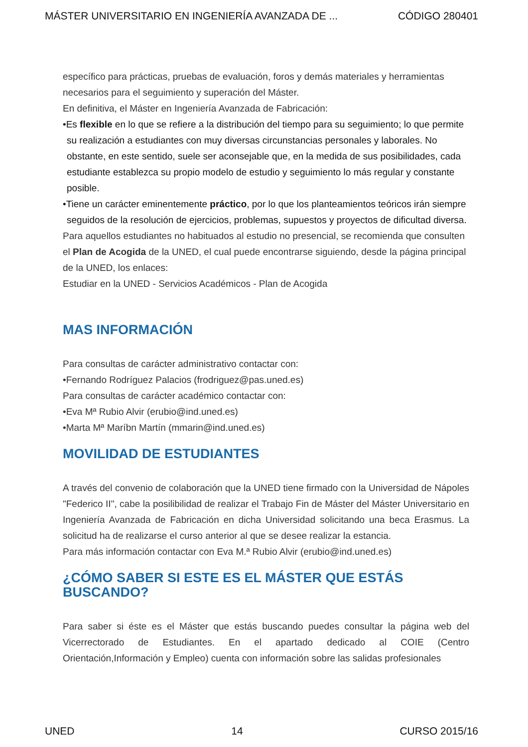MÁSTER UNIVERSITARIO EN INGENIERÍA AVANZADA DE ... CÓDIGO 280401
específico para prácticas, pruebas de evaluación, foros y demás materiales y herramientas necesarios para el seguimiento y superación del Máster.
En definitiva, el Máster en Ingeniería Avanzada de Fabricación:
•Es flexible en lo que se refiere a la distribución del tiempo para su seguimiento; lo que permite su realización a estudiantes con muy diversas circunstancias personales y laborales. No obstante, en este sentido, suele ser aconsejable que, en la medida de sus posibilidades, cada estudiante establezca su propio modelo de estudio y seguimiento lo más regular y constante posible.
•Tiene un carácter eminentemente práctico, por lo que los planteamientos teóricos irán siempre seguidos de la resolución de ejercicios, problemas, supuestos y proyectos de dificultad diversa.
Para aquellos estudiantes no habituados al estudio no presencial, se recomienda que consulten el Plan de Acogida de la UNED, el cual puede encontrarse siguiendo, desde la página principal de la UNED, los enlaces:
Estudiar en la UNED - Servicios Académicos - Plan de Acogida
MAS INFORMACIÓN
Para consultas de carácter administrativo contactar con:
•Fernando Rodríguez Palacios (frodriguez@pas.uned.es)
Para consultas de carácter académico contactar con:
•Eva Mª Rubio Alvir (erubio@ind.uned.es)
•Marta Mª Maríbn Martín (mmarin@ind.uned.es)
MOVILIDAD DE ESTUDIANTES
A través del convenio de colaboración que la UNED tiene firmado con la Universidad de Nápoles "Federico II", cabe la posilibilidad de realizar el Trabajo Fin de Máster del Máster Universitario en Ingeniería Avanzada de Fabricación en dicha Universidad solicitando una beca Erasmus. La solicitud ha de realizarse el curso anterior al que se desee realizar la estancia.
Para más información contactar con Eva M.ª Rubio Alvir (erubio@ind.uned.es)
¿CÓMO SABER SI ESTE ES EL MÁSTER QUE ESTÁS BUSCANDO?
Para saber si éste es el Máster que estás buscando puedes consultar la página web del Vicerrectorado de Estudiantes. En el apartado dedicado al COIE (Centro Orientación,Información y Empleo) cuenta con información sobre las salidas profesionales
UNED 14 CURSO 2015/16